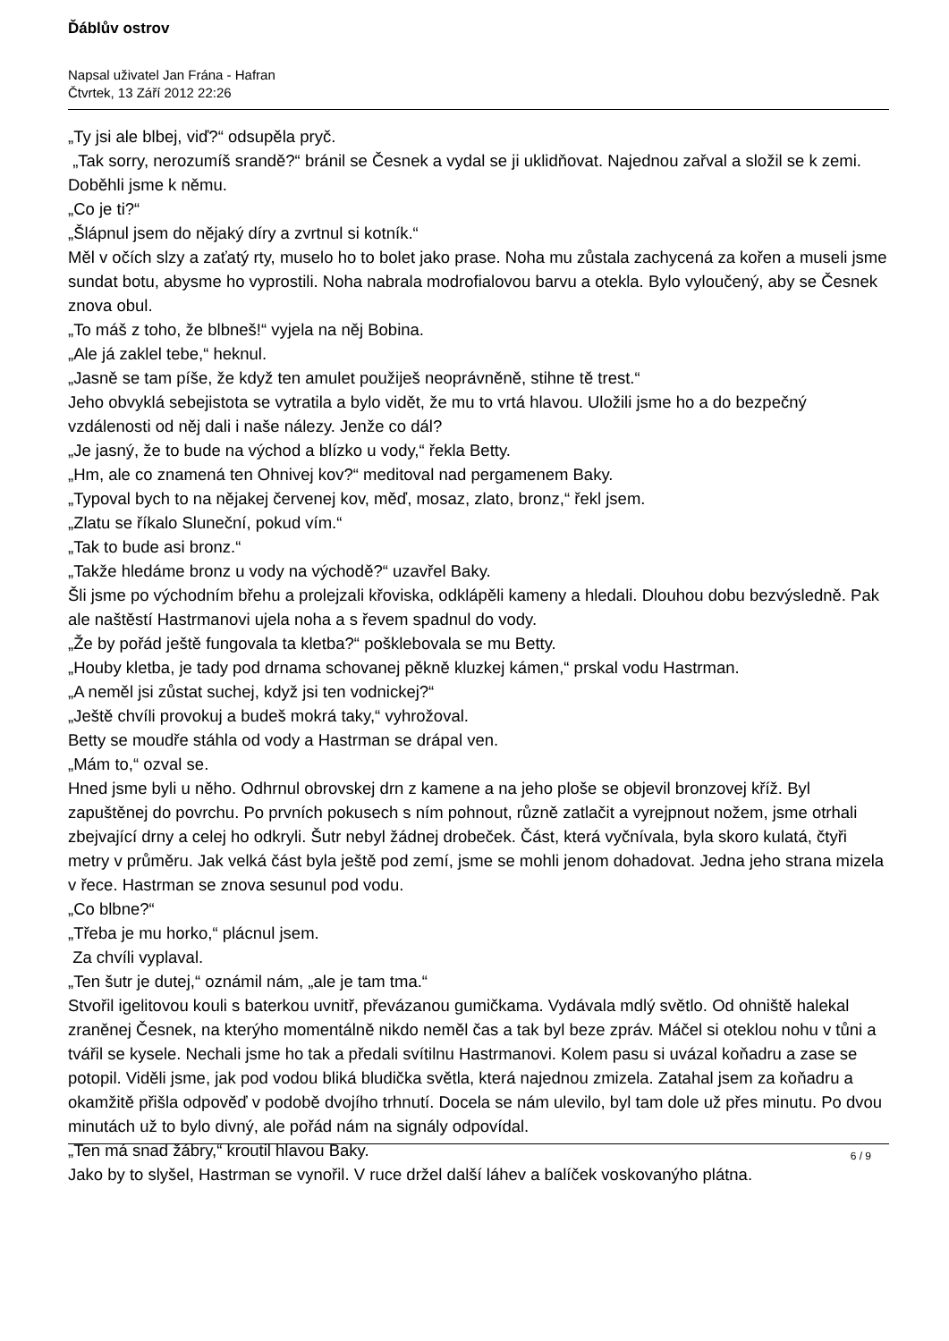Ďáblův ostrov
Napsal uživatel Jan Frána - Hafran
Čtvrtek, 13 Září 2012 22:26
„Ty jsi ale blbej, viď?“ odsupěla pryč.
„Tak sorry, nerozumíš srandě?“ bránil se Česnek a vydal se ji uklidňovat. Najednou zařval a složil se k zemi. Doběhli jsme k němu.
„Co je ti?“
„Šlápnul jsem do nějaký díry a zvrtnul si kotník.“
Měl v očích slzy a zaťatý rty, muselo ho to bolet jako prase. Noha mu zůstala zachycená za kořen a museli jsme sundat botu, abysme ho vyprostili. Noha nabrala modrofialovou barvu a otekla. Bylo vyloučený, aby se Česnek znova obul.
„To máš z toho, že blbneš!“ vyjela na něj Bobina.
„Ale já zaklel tebe,“ heknul.
„Jasně se tam píše, že když ten amulet použiješ neoprávněně, stihne tě trest.“
Jeho obvyklá sebejistota se vytratila a bylo vidět, že mu to vrtá hlavou. Uložili jsme ho a do bezpečný vzdálenosti od něj dali i naše nálezy. Jenže co dál?
„Je jasný, že to bude na východ a blízko u vody,“ řekla Betty.
„Hm, ale co znamená ten Ohnivej kov?“ meditoval nad pergamenem Baky.
„Typoval bych to na nějakej červenej kov, měď, mosaz, zlato, bronz,“ řekl jsem.
„Zlatu se říkalo Sluneční, pokud vím.“
„Tak to bude asi bronz.“
„Takže hledáme bronz u vody na východě?“ uzavřel Baky.
Šli jsme po východním břehu a prolejzali křoviska, odklápěli kameny a hledali. Dlouhou dobu bezvýsledně. Pak ale naštěstí Hastrmanovi ujela noha a s řevem spadnul do vody.
„Že by pořád ještě fungovala ta kletba?“ pošklebovala se mu Betty.
„Houby kletba, je tady pod drnama schovanej pěkně kluzkej kámen,“ prskal vodu Hastrman.
„A neměl jsi zůstat suchej, když jsi ten vodnickej?“
„Ještě chvíli provokuj a budeš mokrá taky,“ vyhrožoval.
Betty se moudře stáhla od vody a Hastrman se drápal ven.
„Mám to,“ ozval se.
Hned jsme byli u něho. Odhrnul obrovskej drn z kamene a na jeho ploše se objevil bronzovej kříž. Byl zapuštěnej do povrchu. Po prvních pokusech s ním pohnout, různě zatlačit a vyrejpnout nožem, jsme otrhali zbejvající drny a celej ho odkryli. Šutr nebyl žádnej drobeček. Část, která vyčnívala, byla skoro kulatá, čtyři metry v průměru. Jak velká část byla ještě pod zemí, jsme se mohli jenom dohadovat. Jedna jeho strana mizela v řece. Hastrman se znova sesunul pod vodu.
„Co blbne?“
„Třeba je mu horko,“ plácnul jsem.
Za chvíli vyplaval.
„Ten šutr je dutej,“ oznámil nám, „ale je tam tma.“
Stvořil igelitovou kouli s baterkou uvnitř, převázanou gumičkama. Vydávala mdlý světlo. Od ohniště halekal zraněnej Česnek, na kterýho momentálně nikdo neměl čas a tak byl beze zpráv. Máčel si oteklou nohu v tůni a tvářil se kysele. Nechali jsme ho tak a předali svítilnu Hastrmanovi. Kolem pasu si uvázal koňadru a zase se potopil. Viděli jsme, jak pod vodou bliká bludička světla, která najednou zmizela. Zatahal jsem za koňadru a okamžitě přišla odpověď v podobě dvojího trhnutí. Docela se nám ulevilo, byl tam dole už přes minutu. Po dvou minutách už to bylo divný, ale pořád nám na signály odpovídal.
„Ten má snad žábry,“ kroutil hlavou Baky.
Jako by to slyšel, Hastrman se vynořil. V ruce držel další láhev a balíček voskovanýho plátna.
6 / 9